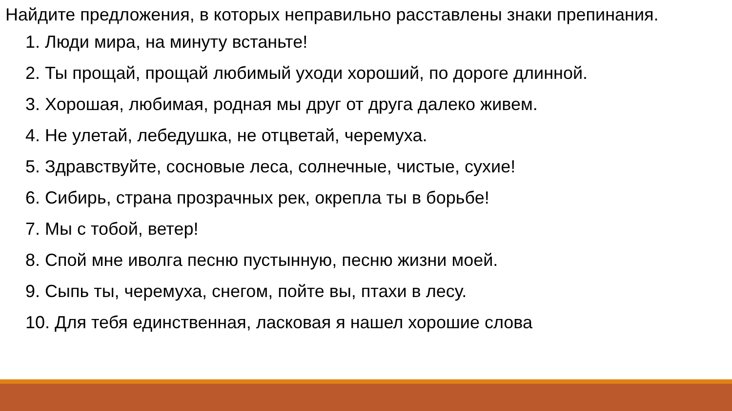Найдите предложения, в которых неправильно расставлены знаки препинания.
1. Люди мира, на минуту встаньте!
2. Ты прощай, прощай любимый уходи хороший, по дороге длинной.
3. Хорошая, любимая, родная мы друг от друга далеко живем.
4. Не улетай, лебедушка, не отцветай, черемуха.
5. Здравствуйте, сосновые леса, солнечные, чистые, сухие!
6. Сибирь, страна прозрачных рек, окрепла ты в борьбе!
7. Мы с тобой, ветер!
8. Спой мне иволга песню пустынную, песню жизни моей.
9. Сыпь ты, черемуха, снегом, пойте вы, птахи в лесу.
10. Для тебя единственная, ласковая я нашел хорошие слова